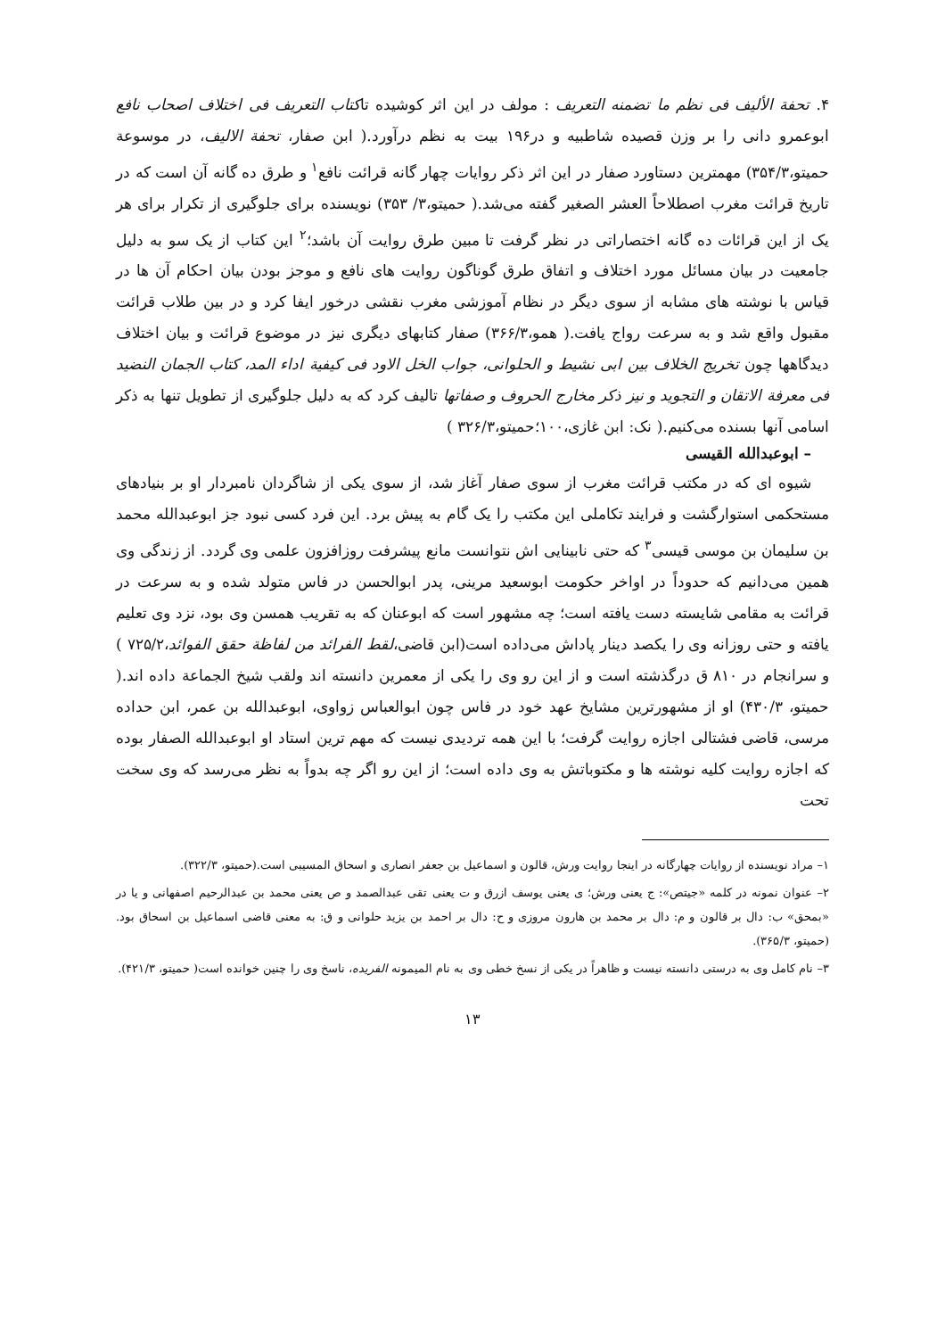۴. تحفة الألیف فی نظم ما تضمنه التعریف : مولف در این اثر کوشیده تاکتاب التعریف فی اختلاف اصحاب نافع ابوعمرو دانی را بر وزن قصیده شاطبیه و در۱۹۶ بیت به نظم درآورد.( ابن صفار، تحفة الالیف، در موسوعة حمیتو،۳۵۴/۳) مهمترین دستاورد صفار در این اثر ذکر روایات چهار گانه قرائت نافع<sup>۱</sup> و طرق ده گانه آن است که در تاریخ قرائت مغرب اصطلاحاً العشر الصغیر گفته می‌شد.( حمیتو،۳/ ۳۵۳) نویسنده برای جلوگیری از تکرار برای هر یک از این قرائات ده گانه اختصاراتی در نظر گرفت تا مبین طرق روایت آن باشد؛<sup>۲</sup> این کتاب از یک سو به دلیل جامعیت در بیان مسائل مورد اختلاف و اتفاق طرق گوناگون روایت های نافع و موجز بودن بیان احکام آن ها در قیاس با نوشته های مشابه از سوی دیگر در نظام آموزشی مغرب نقشی درخور ایفا کرد و در بین طلاب قرائت مقبول واقع شد و به سرعت رواج یافت.( همو،۳۶۶/۳) صفار کتابهای دیگری نیز در موضوع قرائت و بیان اختلاف دیدگاهها چون تخریج الخلاف بین ابی نشیط و الحلوانی، جواب الخل الاود فی کیفیة اداء المد، کتاب الجمان النضید فی معرفة الاتقان و التجوید و نیز ذکر مخارج الحروف و صفاتها تالیف کرد که به دلیل جلوگیری از تطویل تنها به ذکر اسامی آنها بسنده می‌کنیم.( نک: ابن غازی،۱۰۰؛حمیتو،۳۲۶/۳ )
– ابوعبدالله القیسی
شیوه ای که در مکتب قرائت مغرب از سوی صفار آغاز شد، از سوی یکی از شاگردان نامبردار او بر بنیادهای مستحکمی استوارگشت و فرایند تکاملی این مکتب را یک گام به پیش برد. این فرد کسی نبود جز ابوعبدالله محمد بن سلیمان بن موسی قیسی<sup>۳</sup> که حتی نابینایی اش نتوانست مانع پیشرفت روزافزون علمی وی گردد. از زندگی وی همین می‌دانیم که حدوداً در اواخر حکومت ابوسعید مرینی، پدر ابوالحسن در فاس متولد شده و به سرعت در قرائت به مقامی شایسته دست یافته است؛ چه مشهور است که ابوعنان که به تقریب همسن وی بود، نزد وی تعلیم یافته و حتی روزانه وی را یکصد دینار پاداش می‌داده است(ابن قاضی،لقط الفرائد من لفاظة حقق الفوائد،۷۲۵/۲ ) و سرانجام در ۸۱۰ ق درگذشته است و از این رو وی را یکی از معمرین دانسته اند ولقب شیخ الجماعة داده اند.( حمیتو، ۴۳۰/۳) او از مشهورترین مشایخ عهد خود در فاس چون ابوالعباس زواوی، ابوعبدالله بن عمر، ابن حداده مرسی، قاضی فشتالی اجازه روایت گرفت؛ با این همه تردیدی نیست که مهم ترین استاد او ابوعبدالله الصفار بوده که اجازه روایت کلیه نوشته ها و مکتوباتش به وی داده است؛ از این رو اگر چه بدواً به نظر می‌رسد که وی سخت تحت
۱– مراد نویسنده از روایات چهارگانه در اینجا روایت ورش، قالون و اسماعیل بن جعفر انصاری و اسحاق المسیبی است.(حمیتو، ۳۲۲/۳).
۲– عنوان نمونه در کلمه «جیتص»: ج یعنی ورش؛ ی یعنی یوسف ازرق و ت یعنی تقی عبدالصمد و ص یعنی محمد بن عبدالرحیم اصفهانی و یا در «بمحق» ب: دال بر قالون و م: دال بر محمد بن هارون مروزی و ح: دال بر احمد بن یزید حلوانی و ق: به معنی قاضی اسماعیل بن اسحاق بود.(حمیتو، ۳۶۵/۳).
۳– نام کامل وی به درستی دانسته نیست و ظاهراً در یکی از نسخ خطی وی به نام المیمونه الفریده، ناسخ وی را چنین خوانده است( حمیتو، ۴۲۱/۳).
۱۳